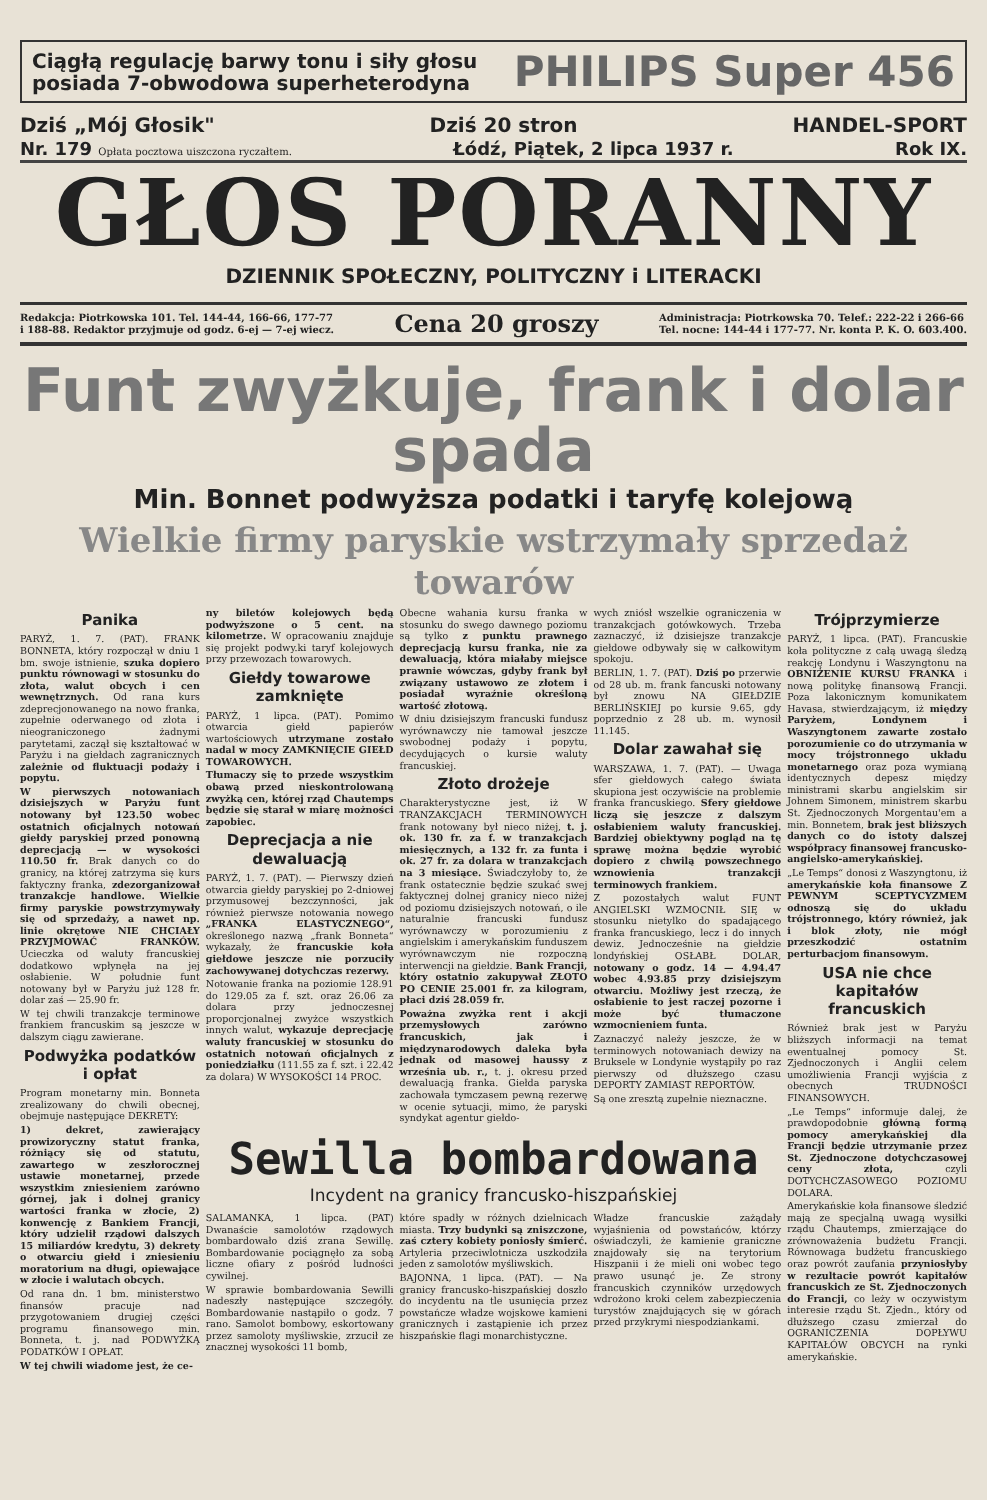Ciągłą regulację barwy tonu i siły głosu
posiada 7-obwodowa superheterodyna
PHILIPS Super 456
Dziś „Mój Głosik" Dziś 20 stron HANDEL-SPORT
Nr. 179 Opłata pocztowa uiszczona ryczałtem. Łódź, Piątek, 2 lipca 1937 r. Rok IX.
GŁOS PORANNY
DZIENNIK SPOŁECZNY, POLITYCZNY i LITERACKI
Redakcja: Piotrkowska 101. Tel. 144-44, 166-66, 177-77
i 188-88. Redaktor przyjmuje od godz. 6-ej — 7-ej wiecz. Cena 20 groszy Administracja: Piotrkowska 70. Telef.: 222-22 i 266-66
Tel. nocne: 144-44 i 177-77. Nr. konta P. K. O. 603.400.
Funt zwyżkuje, frank i dolar spada
Min. Bonnet podwyższa podatki i taryfę kolejową
Wielkie firmy paryskie wstrzymały sprzedaż towarów
Panika
PARYŻ, 1. 7. (PAT). FRANK BONNETA, który rozpoczął w dniu 1 bm. swoje istnienie, szuka dopiero punktu równowagi w stosunku do złota, walut obcych i cen wewnętrznych. Od rana kurs zdeprecjonowanego na nowo franka, zupełnie oderwanego od złota i nieograniczonego żadnymi parytetami, zaczął się kształtować w Paryżu i na giełdach zagranicznych zależnie od fluktuacji podaży i popytu.
W pierwszych notowaniach dzisiejszych w Paryżu funt notowany był 123.50 wobec ostatnich oficjalnych notowań giełdy paryskiej przed ponowną deprecjacją — w wysokości 110.50 fr. Brak danych co do granicy, na której zatrzyma się kurs faktyczny franka, zdezorganizował tranzakcje handlowe. Wielkie firmy paryskie powstrzymywały się od sprzedaży, a nawet np. linie okrętowe NIE CHCIAŁY PRZYJMOWAĆ FRANKÓW. Ucieczka od waluty francuskiej dodatkowo wpłynęła na jej osłabienie. W południe funt notowany był w Paryżu już 128 fr. dolar zaś — 25.90 fr.
W tej chwili tranzakcje terminowe frankiem francuskim są jeszcze w dalszym ciągu zawierane.
Podwyżka podatków i opłat
Program monetarny min. Bonneta zrealizowany do chwili obecnej, obejmuje następujące DEKRETY:
1) dekret, zawierający prowizoryczny statut franka, różniący się od statutu, zawartego w zeszłorocznej ustawie monetarnej, przede wszystkim zniesieniem zarówno górnej, jak i dolnej granicy wartości franka w złocie, 2) konwencję z Bankiem Francji, który udzielił rządowi dalszych 15 miliardów kredytu, 3) dekrety o otwarciu giełd i zniesieniu moratorium na długi, opiewające w złocie i walutach obcych.
Od rana dn. 1 bm. ministerstwo finansów pracuje nad przygotowaniem drugiej części programu finansowego min. Bonneta, t. j. nad PODWYŻKĄ PODATKÓW I OPŁAT.
W tej chwili wiadome jest, że ce-
ny biletów kolejowych będą podwyższone o 5 cent. na kilometrze. W opracowaniu znajduje się projekt podwy.ki taryf kolejowych przy przewozach towarowych.
Giełdy towarowe zamknięte
PARYŻ, 1 lipca. (PAT). Pomimo otwarcia giełd papierów wartościowych utrzymane zostało nadal w mocy ZAMKNIĘCIE GIEŁD TOWAROWYCH.
Tłumaczy się to przede wszystkim obawą przed nieskontrolowaną zwyżką cen, której rząd Chautemps będzie się starał w miarę możności zapobiec.
Deprecjacja a nie dewaluacją
PARYŻ, 1. 7. (PAT). — Pierwszy dzień otwarcia giełdy paryskiej po 2-dniowej przymusowej bezczynności, jak również pierwsze notowania nowego „FRANKA ELASTYCZNEGO“, określonego nazwą „frank Bonneta“ wykazały, że francuskie koła giełdowe jeszcze nie porzuciły zachowywanej dotychczas rezerwy.
Notowanie franka na poziomie 128.91 do 129.05 za f. szt. oraz 26.06 za dolara przy jednoczesnej proporcjonalnej zwyżce wszystkich innych walut, wykazuje deprecjację waluty francuskiej w stosunku do ostatnich notowań oficjalnych z poniedziałku (111.55 za f. szt. i 22.42 za dolara) W WYSOKOŚCI 14 PROC.
Obecne wahania kursu franka w stosunku do swego dawnego poziomu są tylko z punktu prawnego deprecjacją kursu franka, nie za dewaluacją, która miałaby miejsce prawnie wówczas, gdyby frank był związany ustawowo ze złotem i posiadał wyraźnie określoną wartość złotową.
W dniu dzisiejszym francuski fundusz wyrównawczy nie tamował jeszcze swobodnej podaży i popytu, decydujących o kursie waluty francuskiej.
Złoto drożeje
Charakterystyczne jest, iż W TRANZAKCJACH TERMINOWYCH frank notowany był nieco niżej, t. j. ok. 130 fr. za f. w tranzakcjach miesięcznych, a 132 fr. za funta i ok. 27 fr. za dolara w tranzakcjach na 3 miesiące. Świadczyłoby to, że frank ostatecznie będzie szukać swej faktycznej dolnej granicy nieco niżej od poziomu dzisiejszych notowań, o ile naturalnie francuski fundusz wyrównawczy w porozumieniu z angielskim i amerykańskim funduszem wyrównawczym nie rozpoczną interwencji na giełdzie. Bank Francji, który ostatnio zakupywał ZŁOTO PO CENIE 25.001 fr. za kilogram, płaci dziś 28.059 fr.
Poważna zwyżka rent i akcji przemysłowych zarówno francuskich, jak i międzynarodowych daleka była jednak od masowej haussy z września ub. r., t. j. okresu przed dewaluacją franka. Giełda paryska zachowała tymczasem pewną rezerwę w ocenie sytuacji, mimo, że paryski syndykat agentur giełdo-
wych zniósł wszelkie ograniczenia w tranzakcjach gotówkowych. Trzeba zaznaczyć, iż dzisiejsze tranzakcje giełdowe odbywały się w całkowitym spokoju.
BERLIN, 1. 7. (PAT). Dziś po przerwie od 28 ub. m. frank fancuski notowany był znowu NA GIEŁDZIE BERLIŃSKIEJ po kursie 9.65, gdy poprzednio z 28 ub. m. wynosił 11.145.
Dolar zawahał się
WARSZAWA, 1. 7. (PAT). — Uwaga sfer giełdowych całego świata skupiona jest oczywiście na problemie franka francuskiego. Sfery giełdowe liczą się jeszcze z dalszym osłabieniem waluty francuskiej. Bardziej obiektywny pogląd na tę sprawę można będzie wyrobić dopiero z chwilą powszechnego wznowienia tranzakcji terminowych frankiem.
Z pozostałych walut FUNT ANGIELSKI WZMOCNIŁ SIĘ w stosunku nietylko do spadającego franka francuskiego, lecz i do innych dewiz. Jednocześnie na giełdzie londyńskiej OSŁABŁ DOLAR, notowany o godz. 14 — 4.94.47 wobec 4.93.85 przy dzisiejszym otwarciu. Możliwy jest rzeczą, że osłabienie to jest raczej pozorne i może być tłumaczone wzmocnieniem funta.
Zaznaczyć należy jeszcze, że w terminowych notowaniach dewizy na Bruksele w Londynie wystąpiły po raz pierwszy od dłuższego czasu DEPORTY ZAMIAST REPORTÓW.
Są one zresztą zupełnie nieznaczne.
Sewilla bombardowana
Incydent na granicy francusko-hiszpańskiej
SALAMANKA, 1 lipca. (PAT) Dwanaście samolotów rządowych bombardowało dziś zrana Sewillę. Bombardowanie pociągnęło za sobą liczne ofiary z pośród ludności cywilnej.
W sprawie bombardowania Sewilli nadeszły następujące szczegóły. Bombardowanie nastąpiło o godz. 7 rano. Samolot bombowy, eskortowany przez samoloty myśliwskie, zrzucił ze znacznej wysokości 11 bomb,
które spadły w różnych dzielnicach miasta. Trzy budynki są zniszczone, zaś cztery kobiety poniosły śmierć. Artyleria przeciwlotnicza uszkodziła jeden z samolotów myśliwskich.
BAJONNA, 1 lipca. (PAT). — Na granicy francusko-hiszpańskiej doszło do incydentu na tle usunięcia przez powstańcze władze wojskowe kamieni granicznych i zastąpienie ich przez hiszpańskie flagi monarchistyczne.
Władze francuskie zażądały wyjaśnienia od powstańców, którzy oświadczyli, że kamienie graniczne znajdowały się na terytorium Hiszpanii i że mieli oni wobec tego prawo usunąć je. Ze strony francuskich czynników urzędowych wdrożono kroki celem zabezpieczenia turystów znajdujących się w górach przed przykrymi niespodziankami.
Trójprzymierze
PARYŻ, 1 lipca. (PAT). Francuskie koła polityczne z całą uwagą śledzą reakcję Londynu i Waszyngtonu na OBNIŻENIE KURSU FRANKA i nową politykę finansową Francji. Poza lakonicznym komunikatem Havasa, stwierdzającym, iż między Paryżem, Londynem i Waszyngtonem zawarte zostało porozumienie co do utrzymania w mocy trójstronnego układu monetarnego oraz poza wymianą identycznych depesz między ministrami skarbu angielskim sir Johnem Simonem, ministrem skarbu St. Zjednoczonych Morgentau'em a min. Bonnetem, brak jest bliższych danych co do istoty dalszej współpracy finansowej francusko-angielsko-amerykańskiej.
„Le Temps“ donosi z Waszyngtonu, iż amerykańskie koła finansowe Z PEWNYM SCEPTYCYZMEM odnoszą się do układu trójstronnego, który również, jak i blok złoty, nie mógł przeszkodzić ostatnim perturbacjom finansowym.
USA nie chce kapitałów francuskich
Również brak jest w Paryżu bliższych informacji na temat ewentualnej pomocy St. Zjednoczonych i Anglii celem umożliwienia Francji wyjścia z obecnych TRUDNOŚCI FINANSOWYCH.
„Le Temps“ informuje dalej, że prawdopodobnie główną formą pomocy amerykańskiej dla Francji będzie utrzymanie przez St. Zjednoczone dotychczasowej ceny złota, czyli DOTYCHCZASOWEGO POZIOMU DOLARA.
Amerykańskie koła finansowe śledzić mają ze specjalną uwagą wysiłki rządu Chautemps, zmierzające do zrównoważenia budżetu Francji. Równowaga budżetu francuskiego oraz powrót zaufania przyniosłyby w rezultacie powrót kapitałów francuskich ze St. Zjednoczonych do Francji, co leży w oczywistym interesie rządu St. Zjedn., który od dłuższego czasu zmierzał do OGRANICZENIA DOPŁYWU KAPITAŁÓW OBCYCH na rynki amerykańskie.